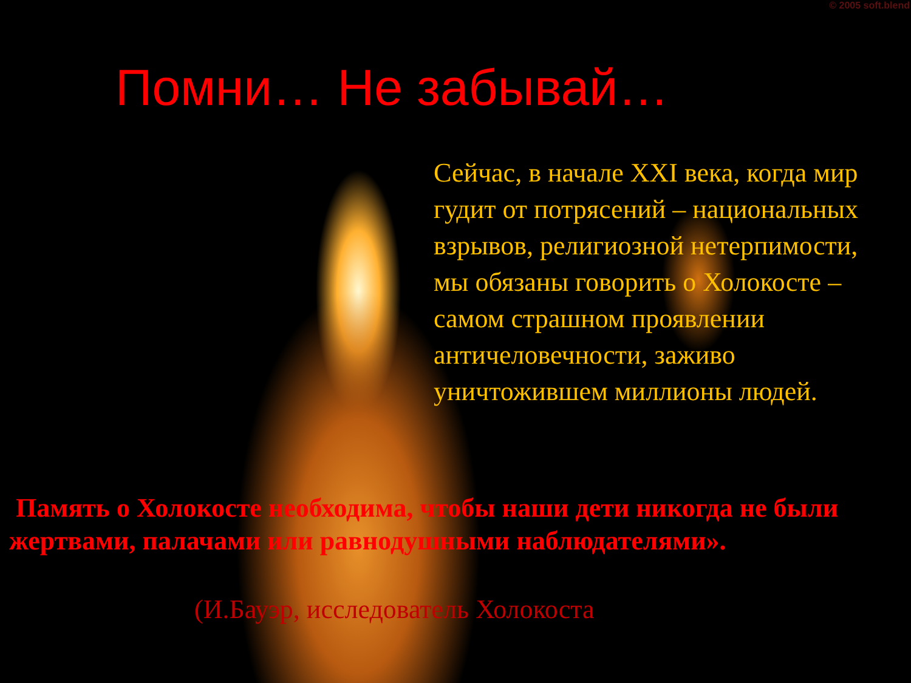© 2005 soft.blend
Помни… Не забывай…
Сейчас, в начале XXI века, когда мир гудит от потрясений – национальных взрывов, религиозной нетерпимости, мы обязаны говорить о Холокосте – самом страшном проявлении античеловечности, заживо уничтожившем миллионы людей.
Память о Холокосте необходима, чтобы наши дети никогда не были жертвами, палачами или равнодушными наблюдателями».
(И.Бауэр, исследователь Холокоста